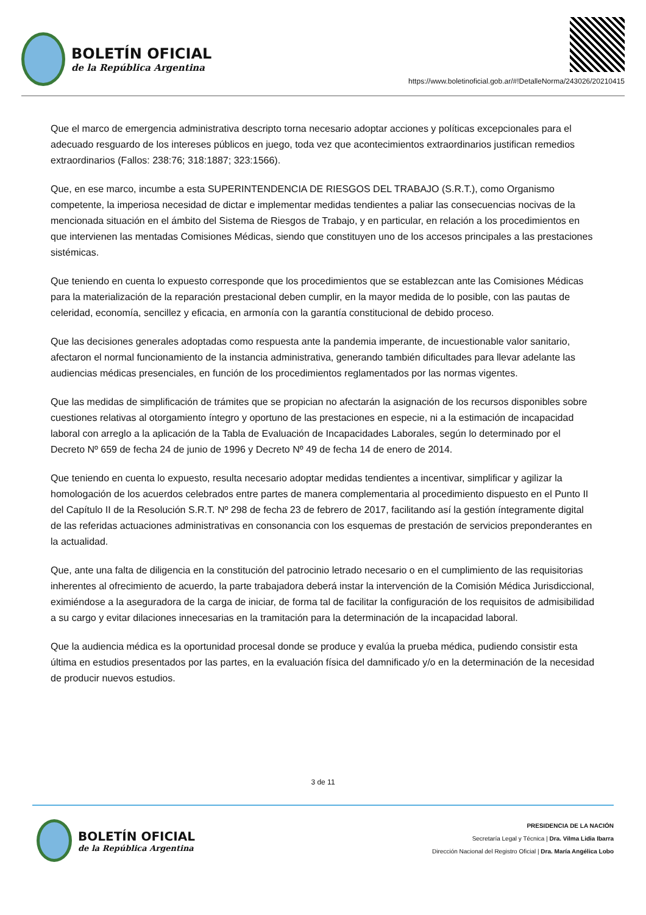BOLETÍN OFICIAL
de la República Argentina
https://www.boletinoficial.gob.ar/#!DetalleNorma/243026/20210415
Que el marco de emergencia administrativa descripto torna necesario adoptar acciones y políticas excepcionales para el adecuado resguardo de los intereses públicos en juego, toda vez que acontecimientos extraordinarios justifican remedios extraordinarios (Fallos: 238:76; 318:1887; 323:1566).
Que, en ese marco, incumbe a esta SUPERINTENDENCIA DE RIESGOS DEL TRABAJO (S.R.T.), como Organismo competente, la imperiosa necesidad de dictar e implementar medidas tendientes a paliar las consecuencias nocivas de la mencionada situación en el ámbito del Sistema de Riesgos de Trabajo, y en particular, en relación a los procedimientos en que intervienen las mentadas Comisiones Médicas, siendo que constituyen uno de los accesos principales a las prestaciones sistémicas.
Que teniendo en cuenta lo expuesto corresponde que los procedimientos que se establezcan ante las Comisiones Médicas para la materialización de la reparación prestacional deben cumplir, en la mayor medida de lo posible, con las pautas de celeridad, economía, sencillez y eficacia, en armonía con la garantía constitucional de debido proceso.
Que las decisiones generales adoptadas como respuesta ante la pandemia imperante, de incuestionable valor sanitario, afectaron el normal funcionamiento de la instancia administrativa, generando también dificultades para llevar adelante las audiencias médicas presenciales, en función de los procedimientos reglamentados por las normas vigentes.
Que las medidas de simplificación de trámites que se propician no afectarán la asignación de los recursos disponibles sobre cuestiones relativas al otorgamiento íntegro y oportuno de las prestaciones en especie, ni a la estimación de incapacidad laboral con arreglo a la aplicación de la Tabla de Evaluación de Incapacidades Laborales, según lo determinado por el Decreto Nº 659 de fecha 24 de junio de 1996 y Decreto Nº 49 de fecha 14 de enero de 2014.
Que teniendo en cuenta lo expuesto, resulta necesario adoptar medidas tendientes a incentivar, simplificar y agilizar la homologación de los acuerdos celebrados entre partes de manera complementaria al procedimiento dispuesto en el Punto II del Capítulo II de la Resolución S.R.T. Nº 298 de fecha 23 de febrero de 2017, facilitando así la gestión íntegramente digital de las referidas actuaciones administrativas en consonancia con los esquemas de prestación de servicios preponderantes en la actualidad.
Que, ante una falta de diligencia en la constitución del patrocinio letrado necesario o en el cumplimiento de las requisitorias inherentes al ofrecimiento de acuerdo, la parte trabajadora deberá instar la intervención de la Comisión Médica Jurisdiccional, eximiéndose a la aseguradora de la carga de iniciar, de forma tal de facilitar la configuración de los requisitos de admisibilidad a su cargo y evitar dilaciones innecesarias en la tramitación para la determinación de la incapacidad laboral.
Que la audiencia médica es la oportunidad procesal donde se produce y evalúa la prueba médica, pudiendo consistir esta última en estudios presentados por las partes, en la evaluación física del damnificado y/o en la determinación de la necesidad de producir nuevos estudios.
3 de 11
BOLETÍN OFICIAL
de la República Argentina
PRESIDENCIA DE LA NACIÓN
Secretaría Legal y Técnica | Dra. Vilma Lidia Ibarra
Dirección Nacional del Registro Oficial | Dra. María Angélica Lobo